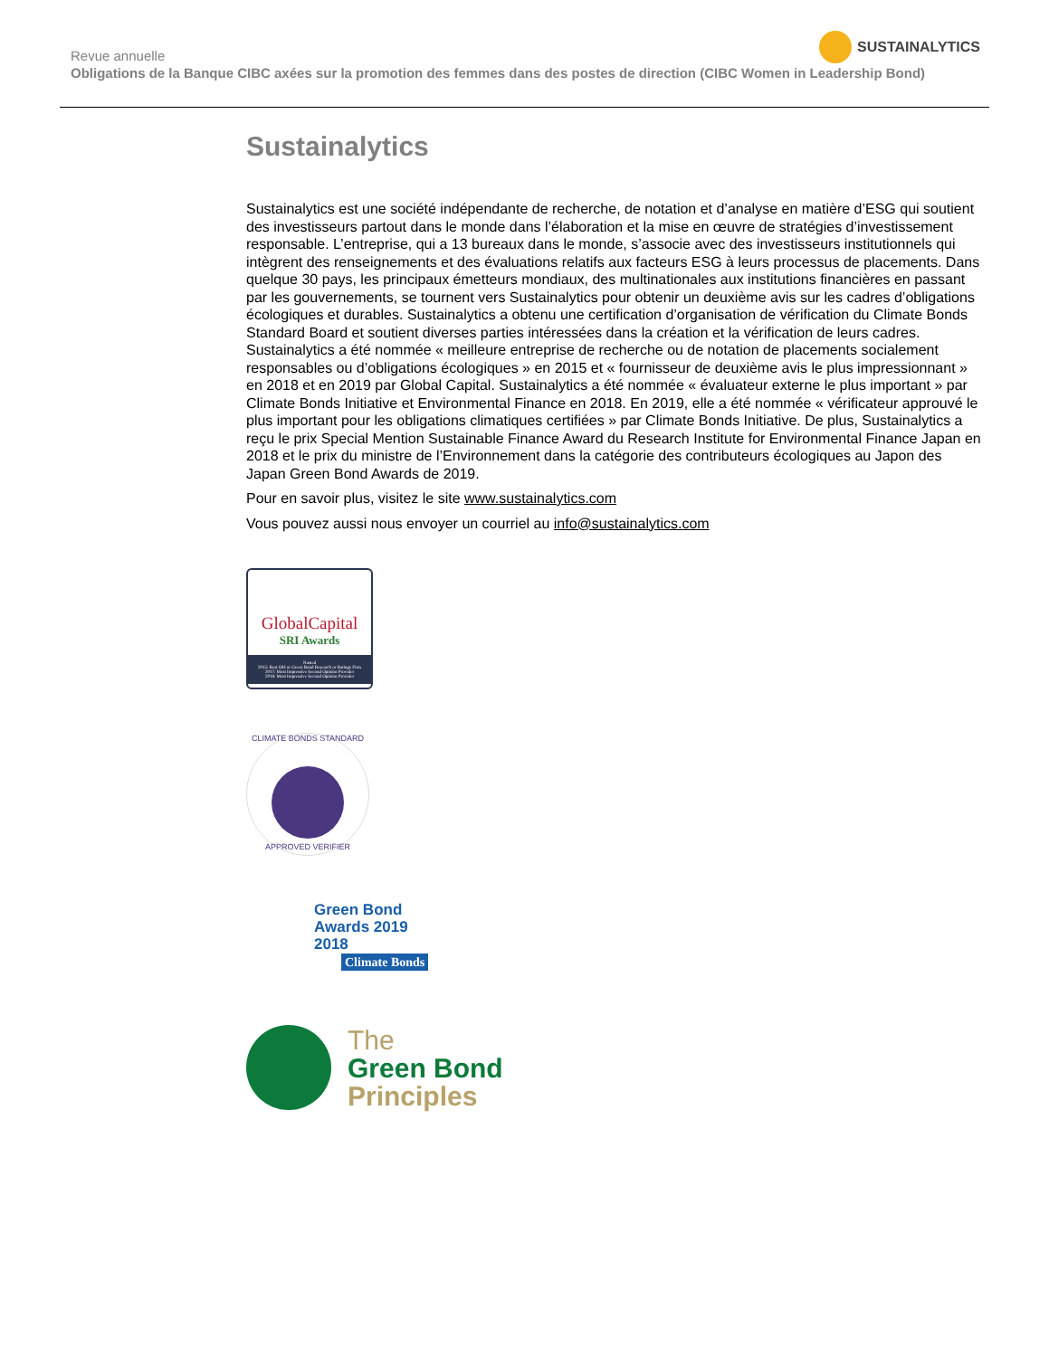Revue annuelle
Obligations de la Banque CIBC axées sur la promotion des femmes dans des postes de direction (CIBC Women in Leadership Bond)
SUSTAINALYTICS
Sustainalytics
Sustainalytics est une société indépendante de recherche, de notation et d’analyse en matière d’ESG qui soutient des investisseurs partout dans le monde dans l’élaboration et la mise en œuvre de stratégies d’investissement responsable. L’entreprise, qui a 13 bureaux dans le monde, s’associe avec des investisseurs institutionnels qui intègrent des renseignements et des évaluations relatifs aux facteurs ESG à leurs processus de placements. Dans quelque 30 pays, les principaux émetteurs mondiaux, des multinationales aux institutions financières en passant par les gouvernements, se tournent vers Sustainalytics pour obtenir un deuxième avis sur les cadres d’obligations écologiques et durables. Sustainalytics a obtenu une certification d’organisation de vérification du Climate Bonds Standard Board et soutient diverses parties intéressées dans la création et la vérification de leurs cadres. Sustainalytics a été nommée « meilleure entreprise de recherche ou de notation de placements socialement responsables ou d’obligations écologiques » en 2015 et « fournisseur de deuxième avis le plus impressionnant » en 2018 et en 2019 par Global Capital. Sustainalytics a été nommée « évaluateur externe le plus important » par Climate Bonds Initiative et Environmental Finance en 2018. En 2019, elle a été nommée « vérificateur approuvé le plus important pour les obligations climatiques certifiées » par Climate Bonds Initiative. De plus, Sustainalytics a reçu le prix Special Mention Sustainable Finance Award du Research Institute for Environmental Finance Japan en 2018 et le prix du ministre de l’Environnement dans la catégorie des contributeurs écologiques au Japon des Japan Green Bond Awards de 2019.
Pour en savoir plus, visitez le site www.sustainalytics.com
Vous pouvez aussi nous envoyer un courriel au info@sustainalytics.com
GlobalCapital
SRI Awards
Named
2015: Best SRI or Green Bond Research or Ratings Firm
2017: Most Impressive Second Opinion Provider
2018: Most Impressive Second Opinion Provider
CLIMATE BONDS STANDARD
APPROVED VERIFIER
Green Bond
Awards 2019
2018
Climate Bonds
The
Green Bond
Principles